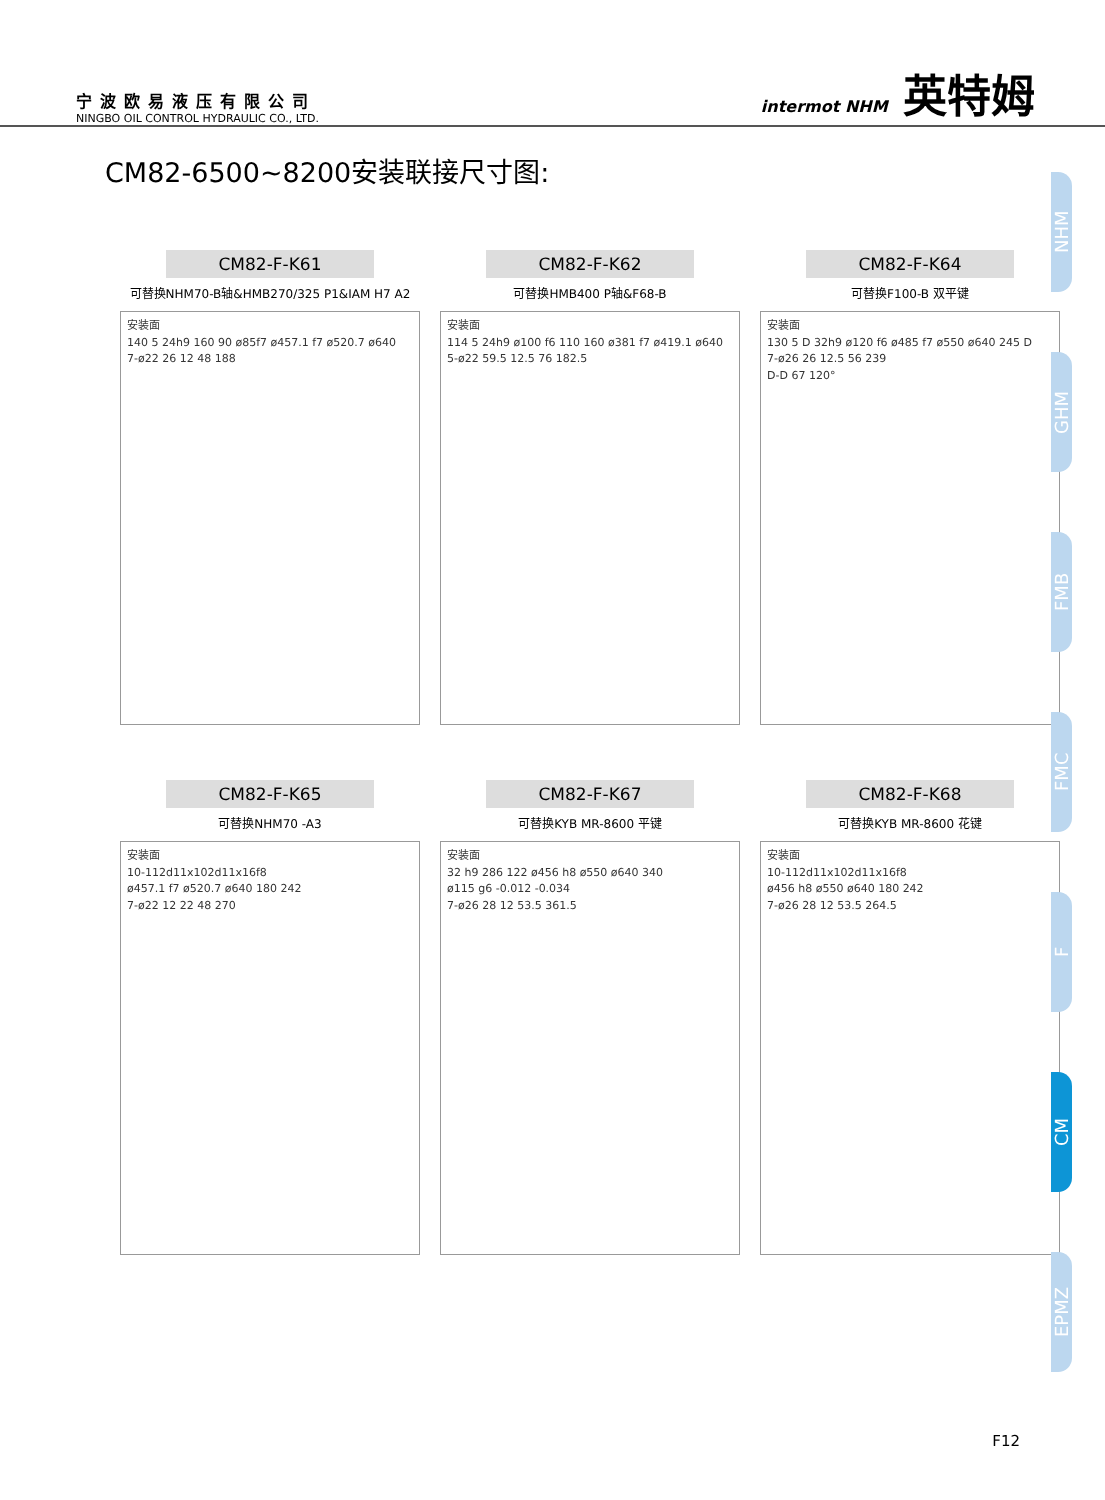宁波欧易液压有限公司
NINGBO OIL CONTROL HYDRAULIC CO., LTD.
intermot NHM 英特姆
CM82-6500~8200安装联接尺寸图:
CM82-F-K61
可替换NHM70-B轴&HMB270/325 P1&IAM H7 A2
安装面
140 5 24h9 160 90 ø85f7 ø457.1 f7 ø520.7 ø640
7-ø22 26 12 48 188
CM82-F-K62
可替换HMB400 P轴&F68-B
安装面
114 5 24h9 ø100 f6 110 160 ø381 f7 ø419.1 ø640
5-ø22 59.5 12.5 76 182.5
CM82-F-K64
可替换F100-B 双平键
安装面
130 5 D 32h9 ø120 f6 ø485 f7 ø550 ø640 245 D
7-ø26 26 12.5 56 239
D-D 67 120°
CM82-F-K65
可替换NHM70 -A3
安装面
10-112d11x102d11x16f8
ø457.1 f7 ø520.7 ø640 180 242
7-ø22 12 22 48 270
CM82-F-K67
可替换KYB MR-8600 平键
安装面
32 h9 286 122 ø456 h8 ø550 ø640 340
ø115 g6 -0.012 -0.034
7-ø26 28 12 53.5 361.5
CM82-F-K68
可替换KYB MR-8600 花键
安装面
10-112d11x102d11x16f8
ø456 h8 ø550 ø640 180 242
7-ø26 28 12 53.5 264.5
NHM
GHM
FMB
FMC
F
CM
EPMZ
F12